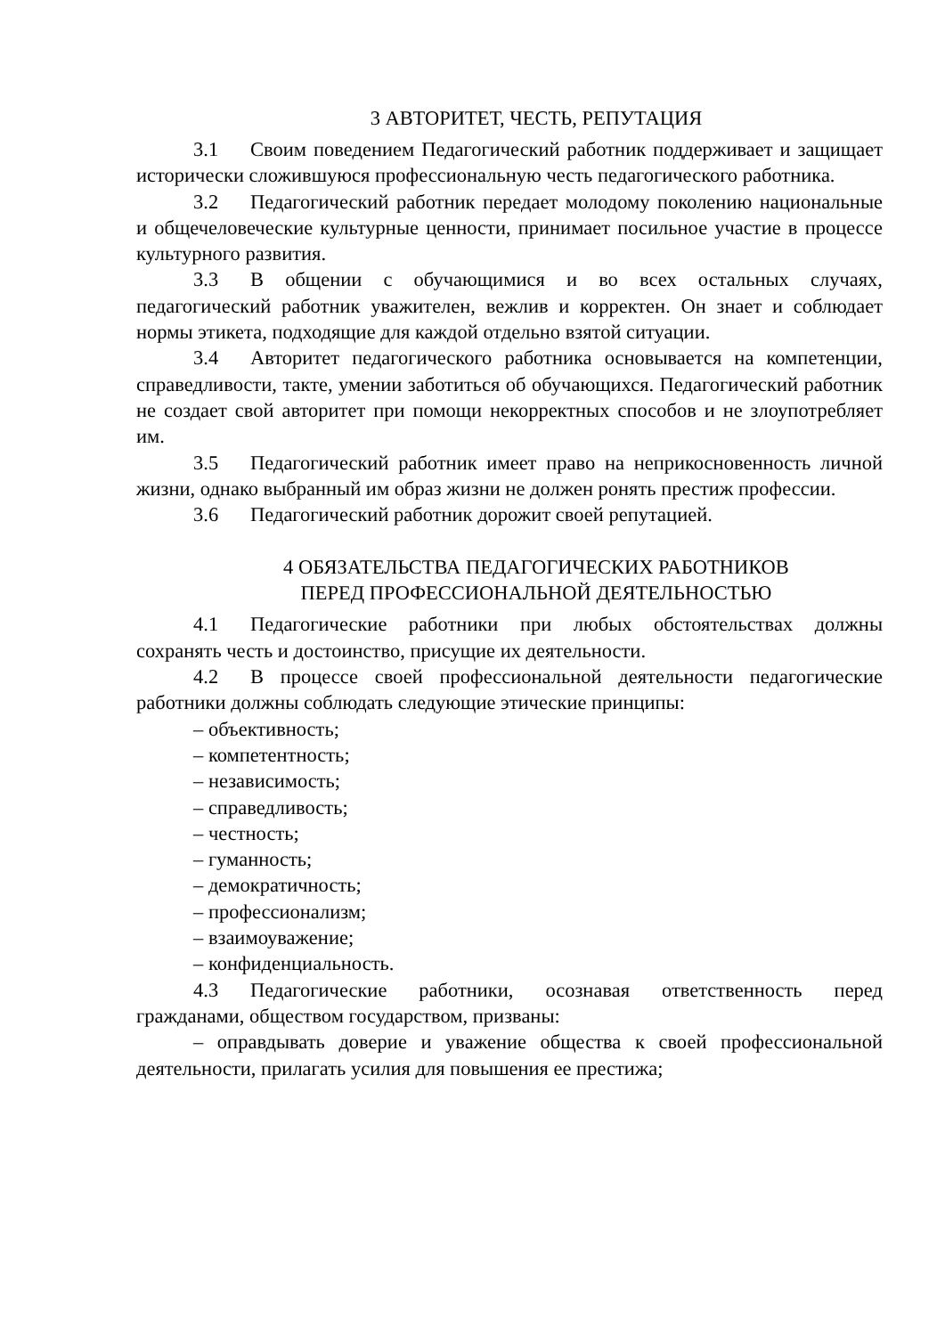3 АВТОРИТЕТ, ЧЕСТЬ, РЕПУТАЦИЯ
3.1 Своим поведением Педагогический работник поддерживает и защищает исторически сложившуюся профессиональную честь педагогического работника.
3.2 Педагогический работник передает молодому поколению национальные и общечеловеческие культурные ценности, принимает посильное участие в процессе культурного развития.
3.3 В общении с обучающимися и во всех остальных случаях, педагогический работник уважителен, вежлив и корректен. Он знает и соблюдает нормы этикета, подходящие для каждой отдельно взятой ситуации.
3.4 Авторитет педагогического работника основывается на компетенции, справедливости, такте, умении заботиться об обучающихся. Педагогический работник не создает свой авторитет при помощи некорректных способов и не злоупотребляет им.
3.5 Педагогический работник имеет право на неприкосновенность личной жизни, однако выбранный им образ жизни не должен ронять престиж профессии.
3.6 Педагогический работник дорожит своей репутацией.
4 ОБЯЗАТЕЛЬСТВА ПЕДАГОГИЧЕСКИХ РАБОТНИКОВ
ПЕРЕД ПРОФЕССИОНАЛЬНОЙ ДЕЯТЕЛЬНОСТЬЮ
4.1 Педагогические работники при любых обстоятельствах должны сохранять честь и достоинство, присущие их деятельности.
4.2 В процессе своей профессиональной деятельности педагогические работники должны соблюдать следующие этические принципы:
– объективность;
– компетентность;
– независимость;
– справедливость;
– честность;
– гуманность;
– демократичность;
– профессионализм;
– взаимоуважение;
– конфиденциальность.
4.3 Педагогические работники, осознавая ответственность перед гражданами, обществом государством, призваны:
– оправдывать доверие и уважение общества к своей профессиональной деятельности, прилагать усилия для повышения ее престижа;